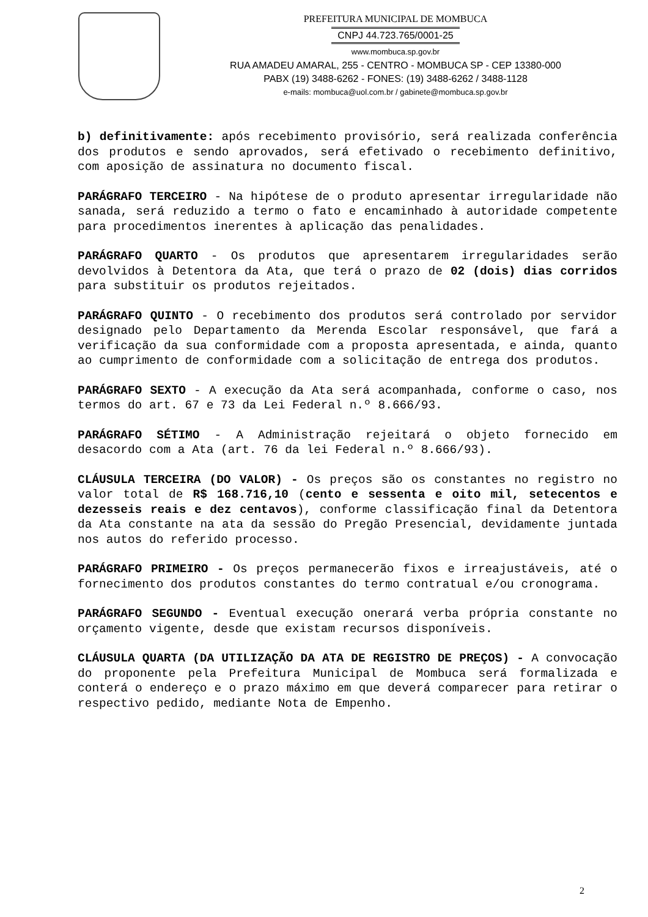PREFEITURA MUNICIPAL DE MOMBUCA
CNPJ 44.723.765/0001-25
www.mombuca.sp.gov.br
RUA AMADEU AMARAL, 255 - CENTRO - MOMBUCA SP - CEP 13380-000
PABX (19) 3488-6262 - FONES: (19) 3488-6262 / 3488-1128
e-mails: mombuca@uol.com.br / gabinete@mombuca.sp.gov.br
b) definitivamente: após recebimento provisório, será realizada conferência dos produtos e sendo aprovados, será efetivado o recebimento definitivo, com aposição de assinatura no documento fiscal.
PARÁGRAFO TERCEIRO - Na hipótese de o produto apresentar irregularidade não sanada, será reduzido a termo o fato e encaminhado à autoridade competente para procedimentos inerentes à aplicação das penalidades.
PARÁGRAFO QUARTO - Os produtos que apresentarem irregularidades serão devolvidos à Detentora da Ata, que terá o prazo de 02 (dois) dias corridos para substituir os produtos rejeitados.
PARÁGRAFO QUINTO - O recebimento dos produtos será controlado por servidor designado pelo Departamento da Merenda Escolar responsável, que fará a verificação da sua conformidade com a proposta apresentada, e ainda, quanto ao cumprimento de conformidade com a solicitação de entrega dos produtos.
PARÁGRAFO SEXTO - A execução da Ata será acompanhada, conforme o caso, nos termos do art. 67 e 73 da Lei Federal n.º 8.666/93.
PARÁGRAFO SÉTIMO - A Administração rejeitará o objeto fornecido em desacordo com a Ata (art. 76 da lei Federal n.º 8.666/93).
CLÁUSULA TERCEIRA (DO VALOR) - Os preços são os constantes no registro no valor total de R$ 168.716,10 (cento e sessenta e oito mil, setecentos e dezesseis reais e dez centavos), conforme classificação final da Detentora da Ata constante na ata da sessão do Pregão Presencial, devidamente juntada nos autos do referido processo.
PARÁGRAFO PRIMEIRO - Os preços permanecerão fixos e irreajustáveis, até o fornecimento dos produtos constantes do termo contratual e/ou cronograma.
PARÁGRAFO SEGUNDO - Eventual execução onerará verba própria constante no orçamento vigente, desde que existam recursos disponíveis.
CLÁUSULA QUARTA (DA UTILIZAÇÃO DA ATA DE REGISTRO DE PREÇOS) - A convocação do proponente pela Prefeitura Municipal de Mombuca será formalizada e conterá o endereço e o prazo máximo em que deverá comparecer para retirar o respectivo pedido, mediante Nota de Empenho.
2